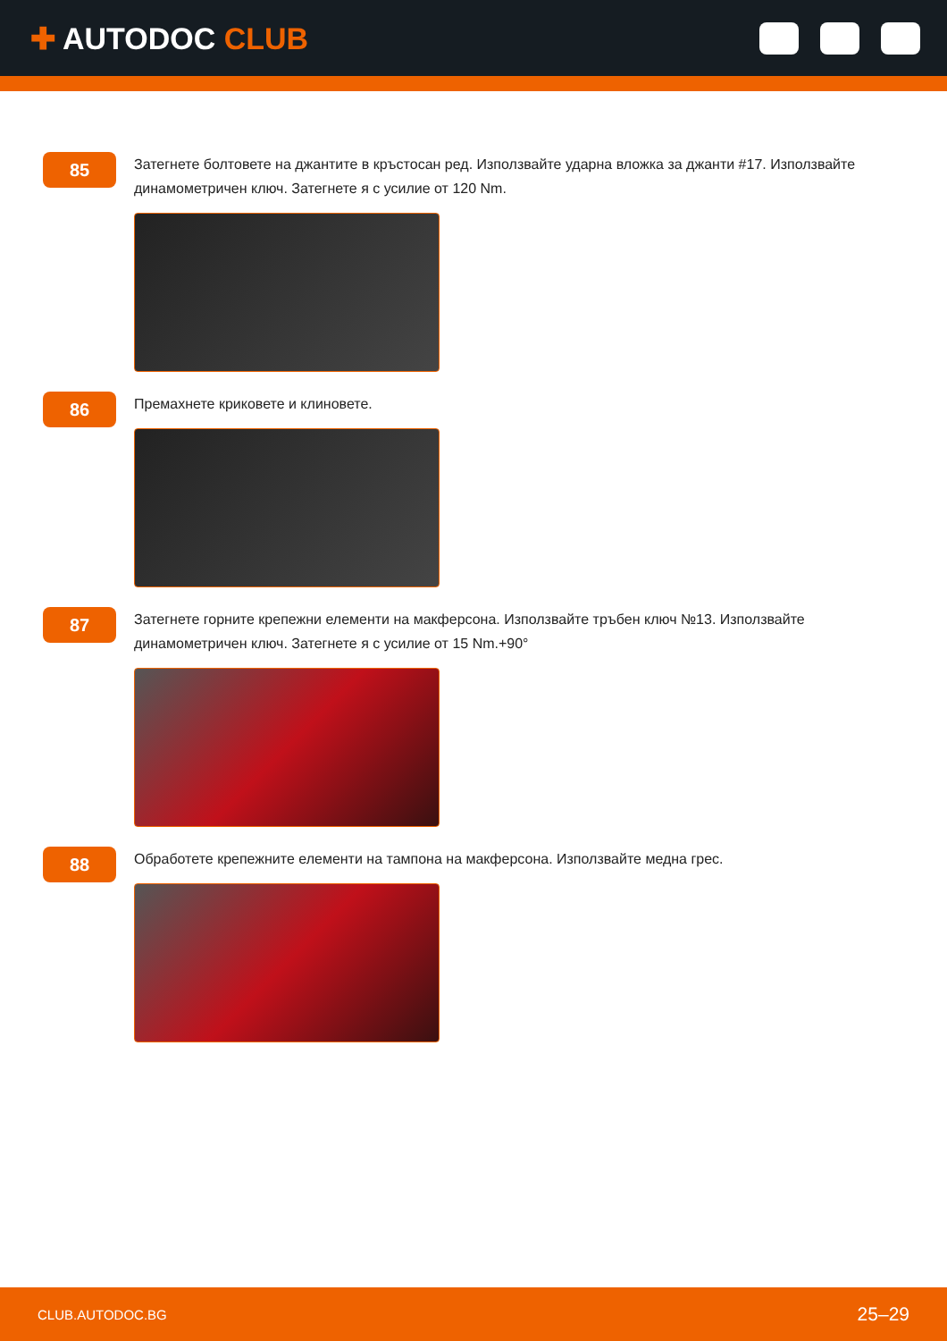✚ AUTODOC CLUB
85
Затегнете болтовете на джантите в кръстосан ред. Използвайте ударна вложка за джанти #17. Използвайте динамометричен ключ. Затегнете я с усилие от 120 Nm.
86
Премахнете криковете и клиновете.
87
Затегнете горните крепежни елементи на макферсона. Използвайте тръбен ключ №13. Използвайте динамометричен ключ. Затегнете я с усилие от 15 Nm.+90°
88
Обработете крепежните елементи на тампона на макферсона. Използвайте медна грес.
CLUB.AUTODOC.BG 25–29